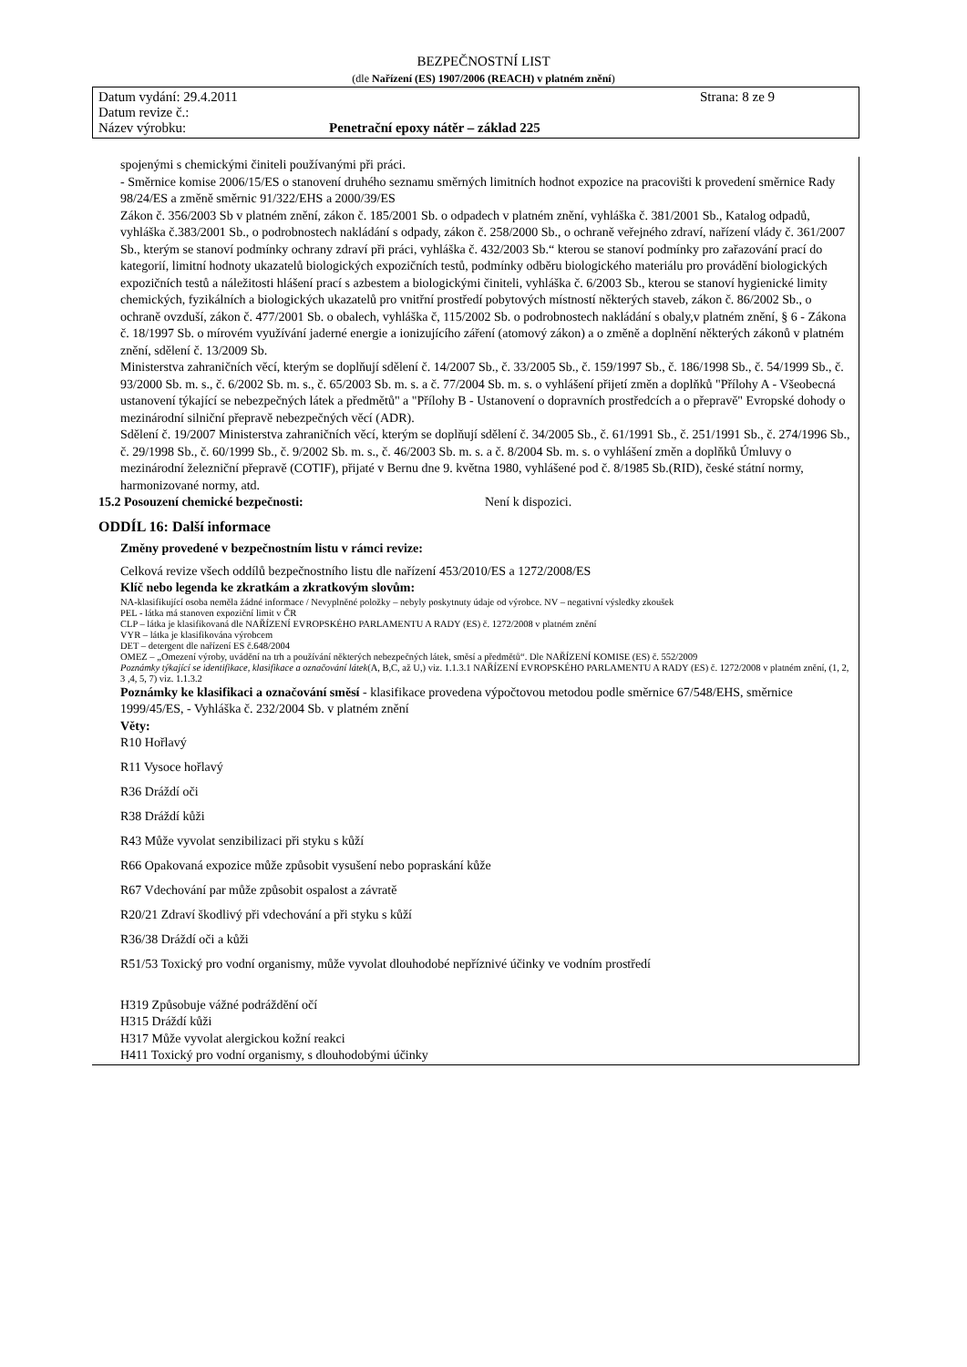BEZPEČNOSTNÍ LIST
(dle Nařízení (ES) 1907/2006 (REACH) v platném znění)
Datum vydání: 29.4.2011 Strana: 8 ze 9
Datum revize č.:
Název výrobku: Penetrační epoxy nátěr – základ 225
spojenými s chemickými činiteli používanými při práci.
- Směrnice komise 2006/15/ES o stanovení druhého seznamu směrných limitních hodnot expozice na pracovišti k provedení směrnice Rady 98/24/ES a změně směrnic 91/322/EHS a 2000/39/ES
Zákon č. 356/2003 Sb v platném znění, zákon č. 185/2001 Sb. o odpadech v platném znění, vyhláška č. 381/2001 Sb., Katalog odpadů, vyhláška č.383/2001 Sb., o podrobnostech nakládání s odpady, zákon č. 258/2000 Sb., o ochraně veřejného zdraví, nařízení vlády č. 361/2007 Sb., kterým se stanoví podmínky ochrany zdraví při práci, vyhláška č. 432/2003 Sb.“ kterou se stanoví podmínky pro zařazování prací do kategorií, limitní hodnoty ukazatelů biologických expozičních testů, podmínky odběru biologického materiálu pro provádění biologických expozičních testů a náležitosti hlášení prací s azbestem a biologickými činiteli, vyhláška č. 6/2003 Sb., kterou se stanoví hygienické limity chemických, fyzikálních a biologických ukazatelů pro vnitřní prostředí pobytových místností některých staveb, zákon č. 86/2002 Sb., o ochraně ovzduší, zákon č. 477/2001 Sb. o obalech, vyhláška č, 115/2002 Sb. o podrobnostech nakládání s obaly,v platném znění, § 6 - Zákona č. 18/1997 Sb. o mírovém využívání jaderné energie a ionizujícího záření (atomový zákon) a o změně a doplnění některých zákonů v platném znění, sdělení č. 13/2009 Sb.
Ministerstva zahraničních věcí, kterým se doplňují sdělení č. 14/2007 Sb., č. 33/2005 Sb., č. 159/1997 Sb., č. 186/1998 Sb., č. 54/1999 Sb., č. 93/2000 Sb. m. s., č. 6/2002 Sb. m. s., č. 65/2003 Sb. m. s. a č. 77/2004 Sb. m. s. o vyhlášení přijetí změn a doplňků "Přílohy A - Všeobecná ustanovení týkající se nebezpečných látek a předmětů" a "Přílohy B - Ustanovení o dopravních prostředcích a o přepravě" Evropské dohody o mezinárodní silniční přepravě nebezpečných věcí (ADR).
Sdělení č. 19/2007 Ministerstva zahraničních věcí, kterým se doplňují sdělení č. 34/2005 Sb., č. 61/1991 Sb., č. 251/1991 Sb., č. 274/1996 Sb., č. 29/1998 Sb., č. 60/1999 Sb., č. 9/2002 Sb. m. s., č. 46/2003 Sb. m. s. a č. 8/2004 Sb. m. s. o vyhlášení změn a doplňků Úmluvy o mezinárodní železniční přepravě (COTIF), přijaté v Bernu dne 9. května 1980, vyhlášené pod č. 8/1985 Sb.(RID), české státní normy, harmonizované normy, atd.
15.2 Posouzení chemické bezpečnosti: Není k dispozici.
ODDÍL 16: Další informace
Změny provedené v bezpečnostním listu v rámci revize:
Celková revize všech oddílů bezpečnostního listu dle nařízení 453/2010/ES a 1272/2008/ES
Klíč nebo legenda ke zkratkám a zkratkovým slovům:
NA-klasifikující osoba neměla žádné informace / Nevyplněné položky – nebyly poskytnuty údaje od výrobce. NV – negativní výsledky zkoušek
PEL - látka má stanoven expoziční limit v ČR
CLP – látka je klasifikovaná dle NAŘÍZENÍ EVROPSKÉHO PARLAMENTU A RADY (ES) č. 1272/2008 v platném znění
VYR – látka je klasifikována výrobcem
DET – detergent dle nařízení ES č.648/2004
OMEZ – „Omezení výroby, uvádění na trh a používání některých nebezpečných látek, směsí a předmětů“. Dle NAŘÍZENÍ KOMISE (ES) č. 552/2009
Poznámky týkající se identifikace, klasifikace a označování látek(A, B,C, až U,) viz. 1.1.3.1 NAŘÍZENÍ EVROPSKÉHO PARLAMENTU A RADY (ES) č. 1272/2008 v platném znění, (1, 2, 3 ,4, 5, 7) viz. 1.1.3.2
Poznámky ke klasifikaci a označování směsí - klasifikace provedena výpočtovou metodou podle směrnice 67/548/EHS, směrnice 1999/45/ES, - Vyhláška č. 232/2004 Sb. v platném znění
Věty:
R10 Hořlavý
R11 Vysoce hořlavý
R36 Dráždí oči
R38 Dráždí kůži
R43 Může vyvolat senzibilizaci při styku s kůží
R66 Opakovaná expozice může způsobit vysušení nebo popraskání kůže
R67 Vdechování par může způsobit ospalost a závratě
R20/21 Zdraví škodlivý při vdechování a při styku s kůží
R36/38 Dráždí oči a kůži
R51/53 Toxický pro vodní organismy, může vyvolat dlouhodobé nepříznivé účinky ve vodním prostředí
H319 Způsobuje vážné podráždění očí
H315 Dráždí kůži
H317 Může vyvolat alergickou kožní reakci
H411 Toxický pro vodní organismy, s dlouhodobými účinky